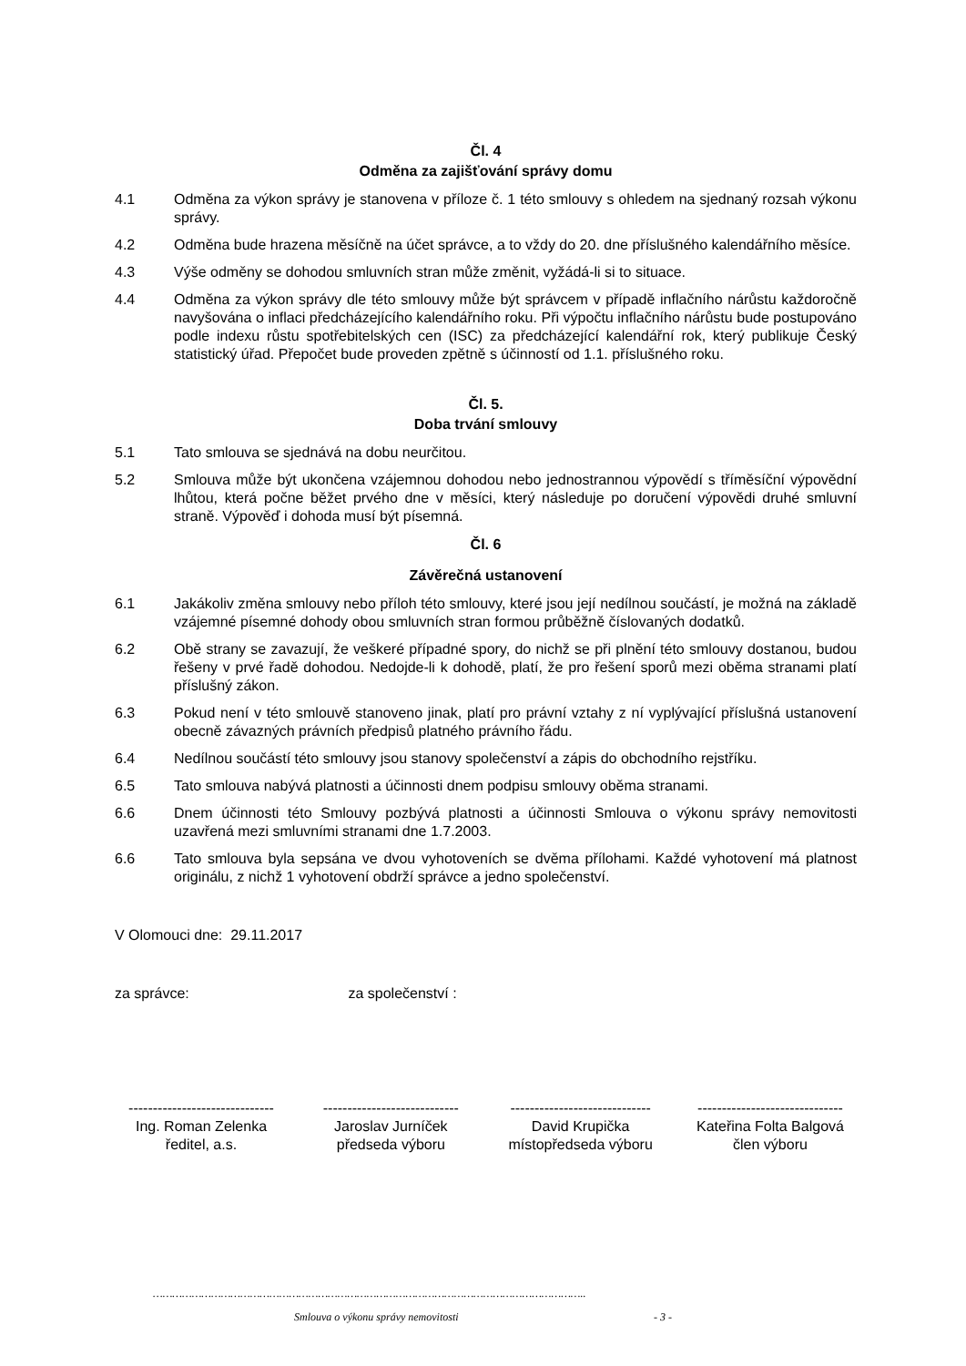Čl. 4
Odměna za zajišťování správy domu
4.1 Odměna za výkon správy je stanovena v příloze č. 1 této smlouvy s ohledem na sjednaný rozsah výkonu správy.
4.2 Odměna bude hrazena měsíčně na účet správce, a to vždy do 20. dne příslušného kalendářního měsíce.
4.3 Výše odměny se dohodou smluvních stran může změnit, vyžádá-li si to situace.
4.4 Odměna za výkon správy dle této smlouvy může být správcem v případě inflačního nárůstu každoročně navyšována o inflaci předcházejícího kalendářního roku. Při výpočtu inflačního nárůstu bude postupováno podle indexu růstu spotřebitelských cen (ISC) za předcházející kalendářní rok, který publikuje Český statistický úřad. Přepočet bude proveden zpětně s účinností od 1.1. příslušného roku.
Čl. 5.
Doba trvání smlouvy
5.1 Tato smlouva se sjednává na dobu neurčitou.
5.2 Smlouva může být ukončena vzájemnou dohodou nebo jednostrannou výpovědí s tříměsíční výpovědní lhůtou, která počne běžet prvého dne v měsíci, který následuje po doručení výpovědi druhé smluvní straně. Výpověď i dohoda musí být písemná.
Čl. 6
Závěrečná ustanovení
6.1 Jakákoliv změna smlouvy nebo příloh této smlouvy, které jsou její nedílnou součástí, je možná na základě vzájemné písemné dohody obou smluvních stran formou průběžně číslovaných dodatků.
6.2 Obě strany se zavazují, že veškeré případné spory, do nichž se při plnění této smlouvy dostanou, budou řešeny v prvé řadě dohodou. Nedojde-li k dohodě, platí, že pro řešení sporů mezi oběma stranami platí příslušný zákon.
6.3 Pokud není v této smlouvě stanoveno jinak, platí pro právní vztahy z ní vyplývající příslušná ustanovení obecně závazných právních předpisů platného právního řádu.
6.4 Nedílnou součástí této smlouvy jsou stanovy společenství a zápis do obchodního rejstříku.
6.5 Tato smlouva nabývá platnosti a účinnosti dnem podpisu smlouvy oběma stranami.
6.6 Dnem účinnosti této Smlouvy pozbývá platnosti a účinnosti Smlouva o výkonu správy nemovitosti uzavřená mezi smluvními stranami dne 1.7.2003.
6.6 Tato smlouva byla sepsána ve dvou vyhotoveních se dvěma přílohami. Každé vyhotovení má platnost originálu, z nichž 1 vyhotovení obdrží správce a jedno společenství.
V Olomouci dne: 29.11.2017
za správce: za společenství :
------------------------------
Ing. Roman Zelenka
ředitel, a.s.
----------------------------
Jaroslav Jurníček
předseda výboru
-----------------------------
David Krupička
místopředseda výboru
------------------------------
Kateřina Folta Balgová
člen výboru
……………………………………………………………………………………………………………………..
Smlouva o výkonu správy nemovitosti - 3 -